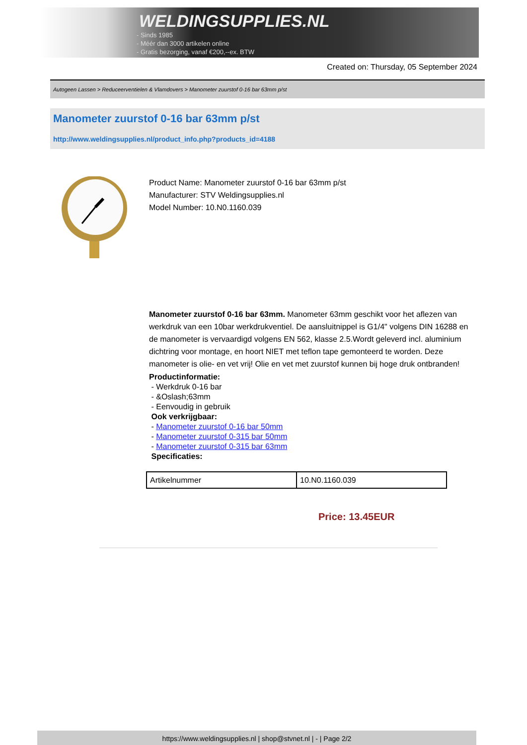WELDINGSUPPLIES.NL
- Sinds 1985
- Méér dan 3000 artikelen online
- Gratis bezorging, vanaf €200,--ex. BTW
Created on: Thursday, 05 September 2024
Autogeen Lassen > Reduceerventielen & Vlamdovers > Manometer zuurstof 0-16 bar 63mm p/st
Manometer zuurstof 0-16 bar 63mm p/st
http://www.weldingsupplies.nl/product_info.php?products_id=4188
Product Name: Manometer zuurstof 0-16 bar 63mm p/st
Manufacturer: STV Weldingsupplies.nl
Model Number: 10.N0.1160.039
Manometer zuurstof 0-16 bar 63mm. Manometer 63mm geschikt voor het aflezen van werkdruk van een 10bar werkdrukventiel. De aansluitnippel is G1/4" volgens DIN 16288 en de manometer is vervaardigd volgens EN 562, klasse 2.5.Wordt geleverd incl. aluminium dichtring voor montage, en hoort NIET met teflon tape gemonteerd te worden. Deze manometer is olie- en vet vrij! Olie en vet met zuurstof kunnen bij hoge druk ontbranden!
Productinformatie:
- Werkdruk 0-16 bar
- &Oslash;63mm
- Eenvoudig in gebruik
Ook verkrijgbaar:
- Manometer zuurstof 0-16 bar 50mm
- Manometer zuurstof 0-315 bar 50mm
- Manometer zuurstof 0-315 bar 63mm
Specificaties:
| Artikelnummer | 10.N0.1160.039 |
Price: 13.45EUR
https://www.weldingsupplies.nl | shop@stvnet.nl | - | Page 2/2